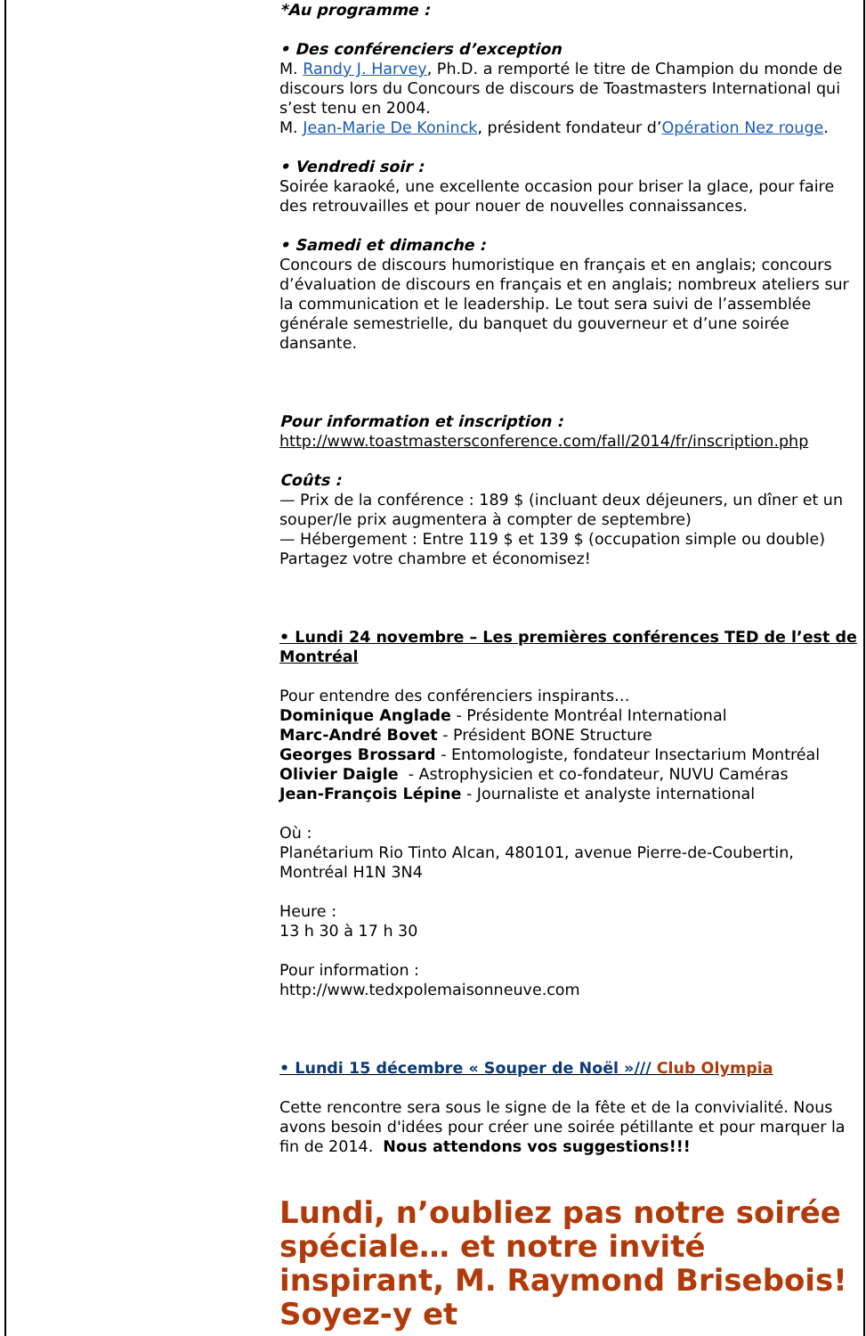*Au programme :
• Des conférenciers d’exception
M. Randy J. Harvey, Ph.D. a remporté le titre de Champion du monde de discours lors du Concours de discours de Toastmasters International qui s’est tenu en 2004.
M. Jean-Marie De Koninck, président fondateur d’Opération Nez rouge.
• Vendredi soir :
Soirée karaoké, une excellente occasion pour briser la glace, pour faire des retrouvailles et pour nouer de nouvelles connaissances.
• Samedi et dimanche :
Concours de discours humoristique en français et en anglais; concours d’évaluation de discours en français et en anglais; nombreux ateliers sur la communication et le leadership. Le tout sera suivi de l’assemblée générale semestrielle, du banquet du gouverneur et d’une soirée dansante.
Pour information et inscription :
http://www.toastmastersconference.com/fall/2014/fr/inscription.php
Coûts :
— Prix de la conférence : 189 $ (incluant deux déjeuners, un dîner et un souper/le prix augmentera à compter de septembre)
— Hébergement : Entre 119 $ et 139 $ (occupation simple ou double)
Partagez votre chambre et économisez!
• Lundi 24 novembre – Les premières conférences TED de l’est de Montréal
Pour entendre des conférenciers inspirants…
Dominique Anglade - Présidente Montréal International
Marc-André Bovet - Président BONE Structure
Georges Brossard - Entomologiste, fondateur Insectarium Montréal
Olivier Daigle - Astrophysicien et co-fondateur, NUVU Caméras
Jean-François Lépine - Journaliste et analyste international
Où :
Planétarium Rio Tinto Alcan, 480101, avenue Pierre-de-Coubertin, Montréal H1N 3N4
Heure :
13 h 30 à 17 h 30
Pour information :
http://www.tedxpolemaisonneuve.com
• Lundi 15 décembre « Souper de Noël »/// Club Olympia
Cette rencontre sera sous le signe de la fête et de la convivialité. Nous avons besoin d'idées pour créer une soirée pétillante et pour marquer la fin de 2014. Nous attendons vos suggestions!!!
Lundi, n’oubliez pas notre soirée spéciale… et notre invité inspirant, M. Raymond Brisebois! Soyez-y et